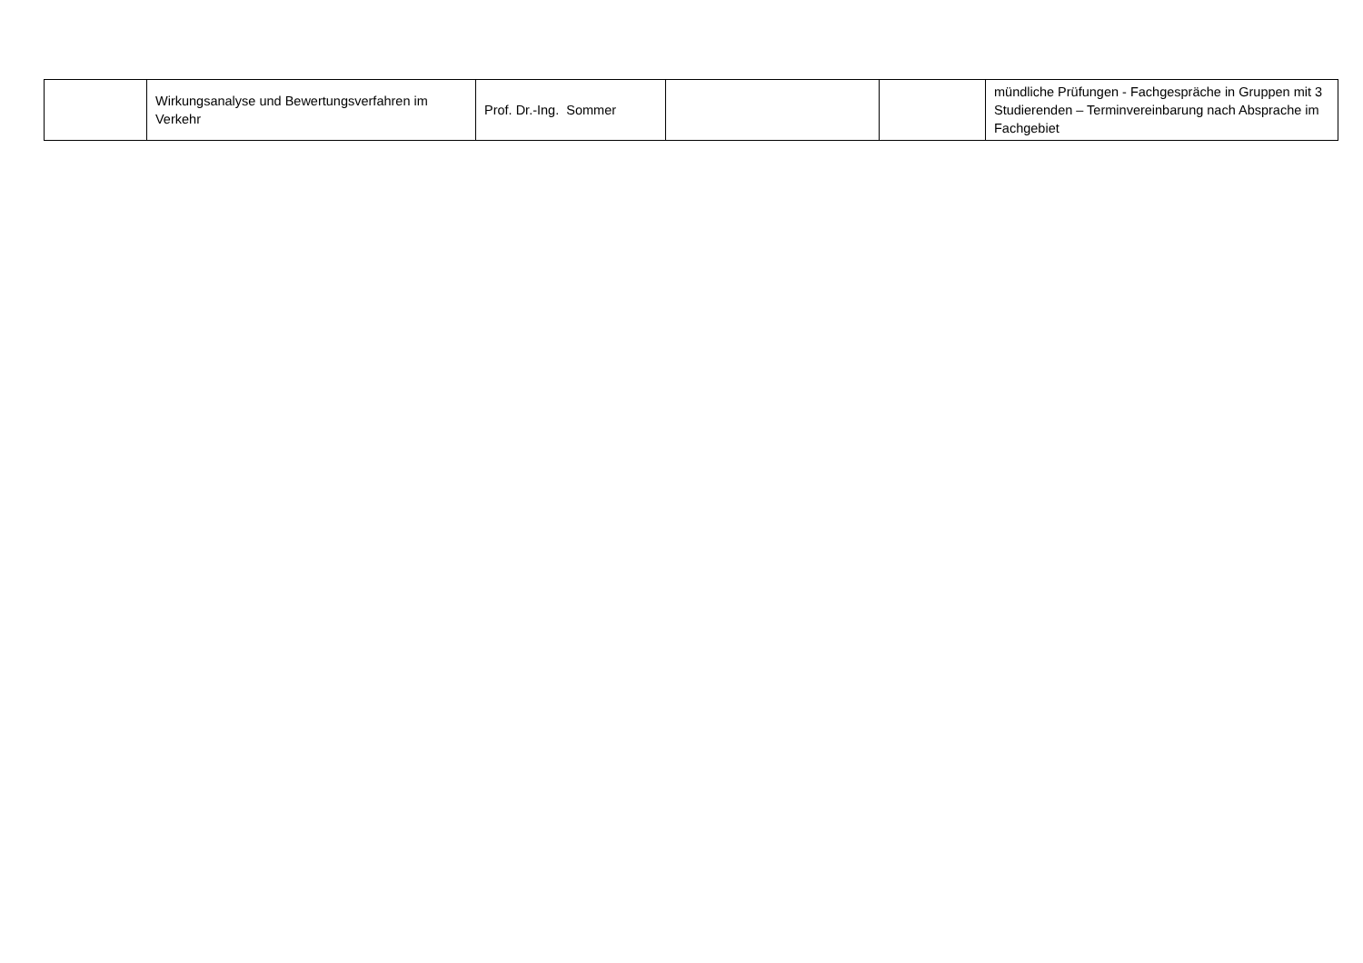| | Wirkungsanalyse und Bewertungsverfahren im Verkehr | Prof. Dr.-Ing. Sommer | | | mündliche Prüfungen - Fachgespräche in Gruppen mit 3 Studierenden – Terminvereinbarung nach Absprache im Fachgebiet |